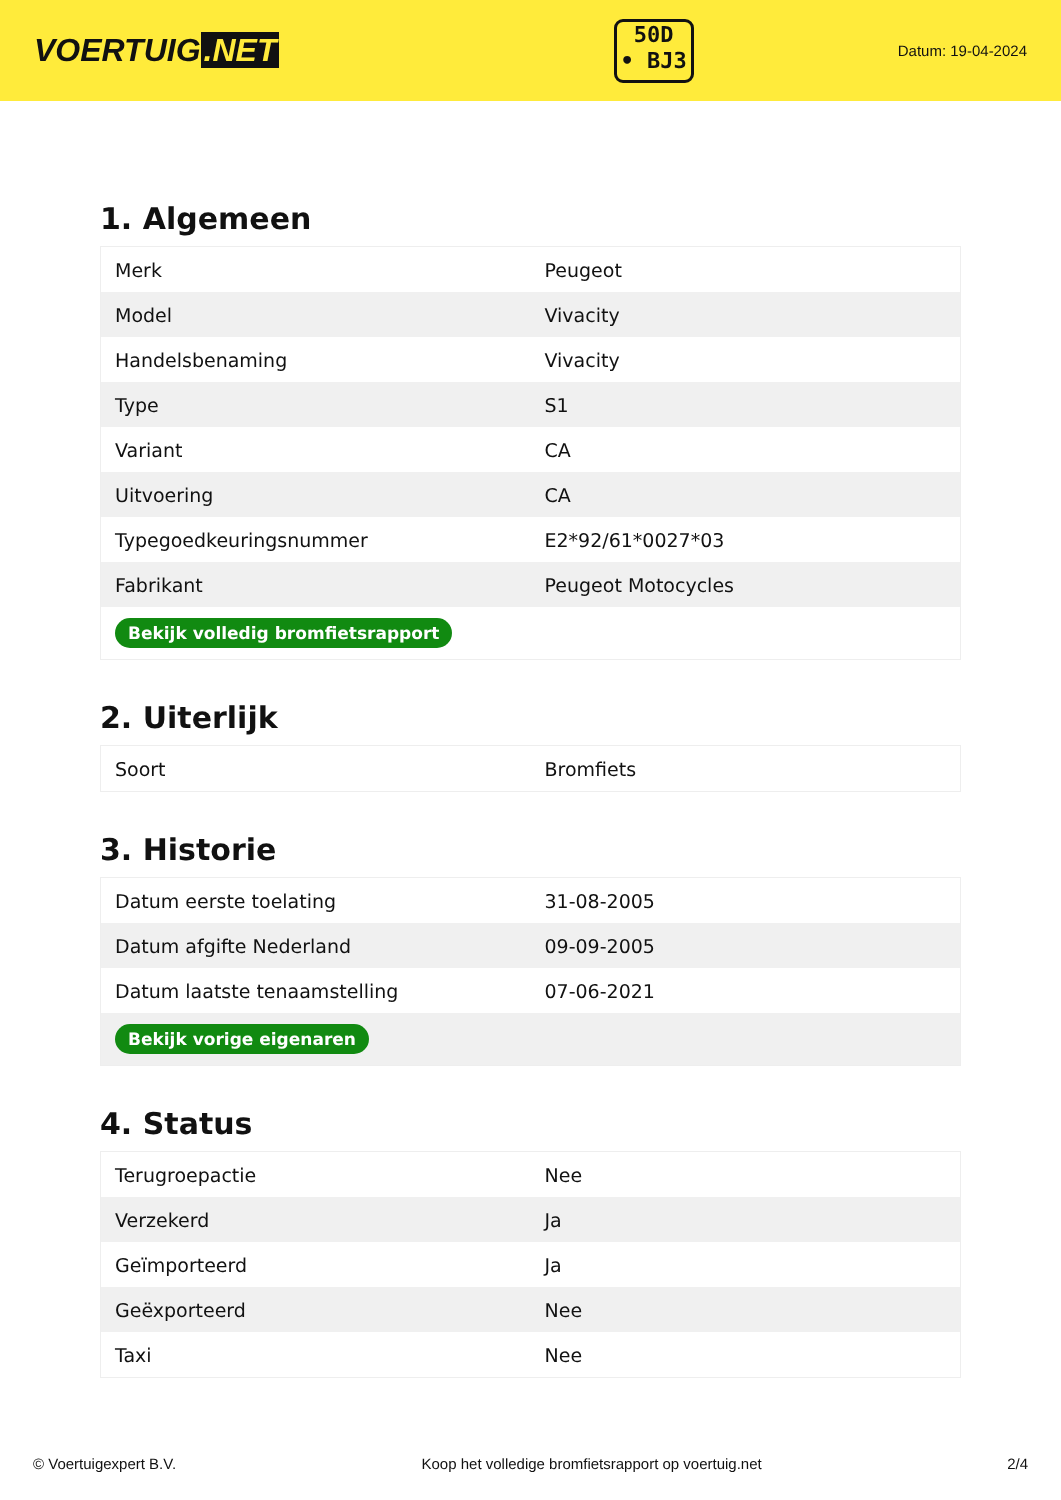VOERTUIG.NET
50D
• BJ3
Datum: 19-04-2024
1. Algemeen
| Merk | Peugeot |
| Model | Vivacity |
| Handelsbenaming | Vivacity |
| Type | S1 |
| Variant | CA |
| Uitvoering | CA |
| Typegoedkeuringsnummer | E2*92/61*0027*03 |
| Fabrikant | Peugeot Motocycles |
| Bekijk volledig bromfietsrapport | |
2. Uiterlijk
| Soort | Bromfiets |
3. Historie
| Datum eerste toelating | 31-08-2005 |
| Datum afgifte Nederland | 09-09-2005 |
| Datum laatste tenaamstelling | 07-06-2021 |
| Bekijk vorige eigenaren | |
4. Status
| Terugroepactie | Nee |
| Verzekerd | Ja |
| Geïmporteerd | Ja |
| Geëxporteerd | Nee |
| Taxi | Nee |
© Voertuigexpert B.V. Koop het volledige bromfietsrapport op voertuig.net 2/4